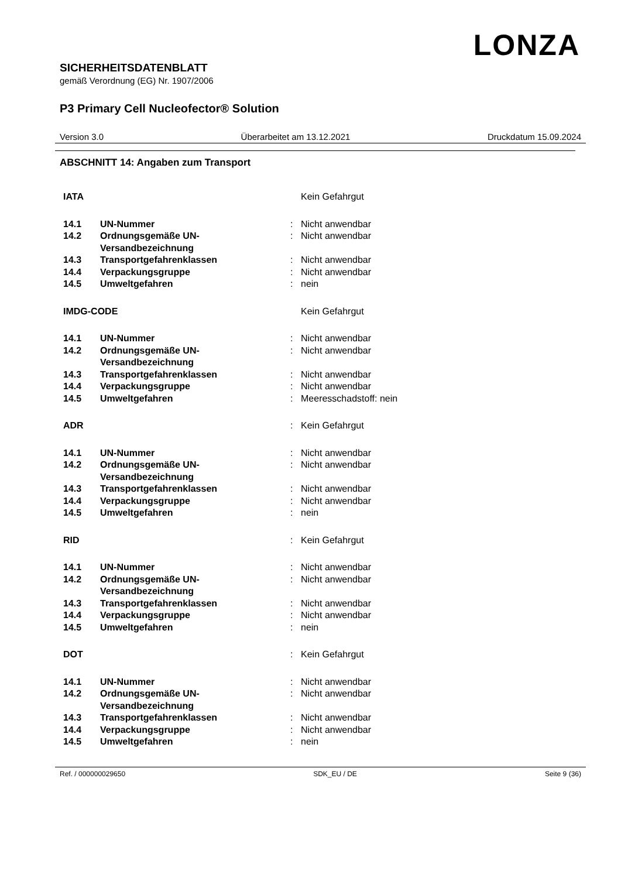LONZA
SICHERHEITSDATENBLATT
gemäß Verordnung (EG) Nr. 1907/2006
P3 Primary Cell Nucleofector® Solution
Version 3.0 Überarbeitet am 13.12.2021 Druckdatum 15.09.2024
ABSCHNITT 14: Angaben zum Transport
| IATA | | | Kein Gefahrgut |
| 14.1 | UN-Nummer | : | Nicht anwendbar |
| 14.2 | Ordnungsgemäße UN-Versandbezeichnung | : | Nicht anwendbar |
| 14.3 | Transportgefahrenklassen | : | Nicht anwendbar |
| 14.4 | Verpackungsgruppe | : | Nicht anwendbar |
| 14.5 | Umweltgefahren | : | nein |
| IMDG-CODE | | | Kein Gefahrgut |
| 14.1 | UN-Nummer | : | Nicht anwendbar |
| 14.2 | Ordnungsgemäße UN-Versandbezeichnung | : | Nicht anwendbar |
| 14.3 | Transportgefahrenklassen | : | Nicht anwendbar |
| 14.4 | Verpackungsgruppe | : | Nicht anwendbar |
| 14.5 | Umweltgefahren | : | Meeresschadstoff: nein |
| ADR | | : | Kein Gefahrgut |
| 14.1 | UN-Nummer | : | Nicht anwendbar |
| 14.2 | Ordnungsgemäße UN-Versandbezeichnung | : | Nicht anwendbar |
| 14.3 | Transportgefahrenklassen | : | Nicht anwendbar |
| 14.4 | Verpackungsgruppe | : | Nicht anwendbar |
| 14.5 | Umweltgefahren | : | nein |
| RID | | : | Kein Gefahrgut |
| 14.1 | UN-Nummer | : | Nicht anwendbar |
| 14.2 | Ordnungsgemäße UN-Versandbezeichnung | : | Nicht anwendbar |
| 14.3 | Transportgefahrenklassen | : | Nicht anwendbar |
| 14.4 | Verpackungsgruppe | : | Nicht anwendbar |
| 14.5 | Umweltgefahren | : | nein |
| DOT | | : | Kein Gefahrgut |
| 14.1 | UN-Nummer | : | Nicht anwendbar |
| 14.2 | Ordnungsgemäße UN-Versandbezeichnung | : | Nicht anwendbar |
| 14.3 | Transportgefahrenklassen | : | Nicht anwendbar |
| 14.4 | Verpackungsgruppe | : | Nicht anwendbar |
| 14.5 | Umweltgefahren | : | nein |
Ref. / 000000029650 SDK_EU / DE Seite 9 (36)